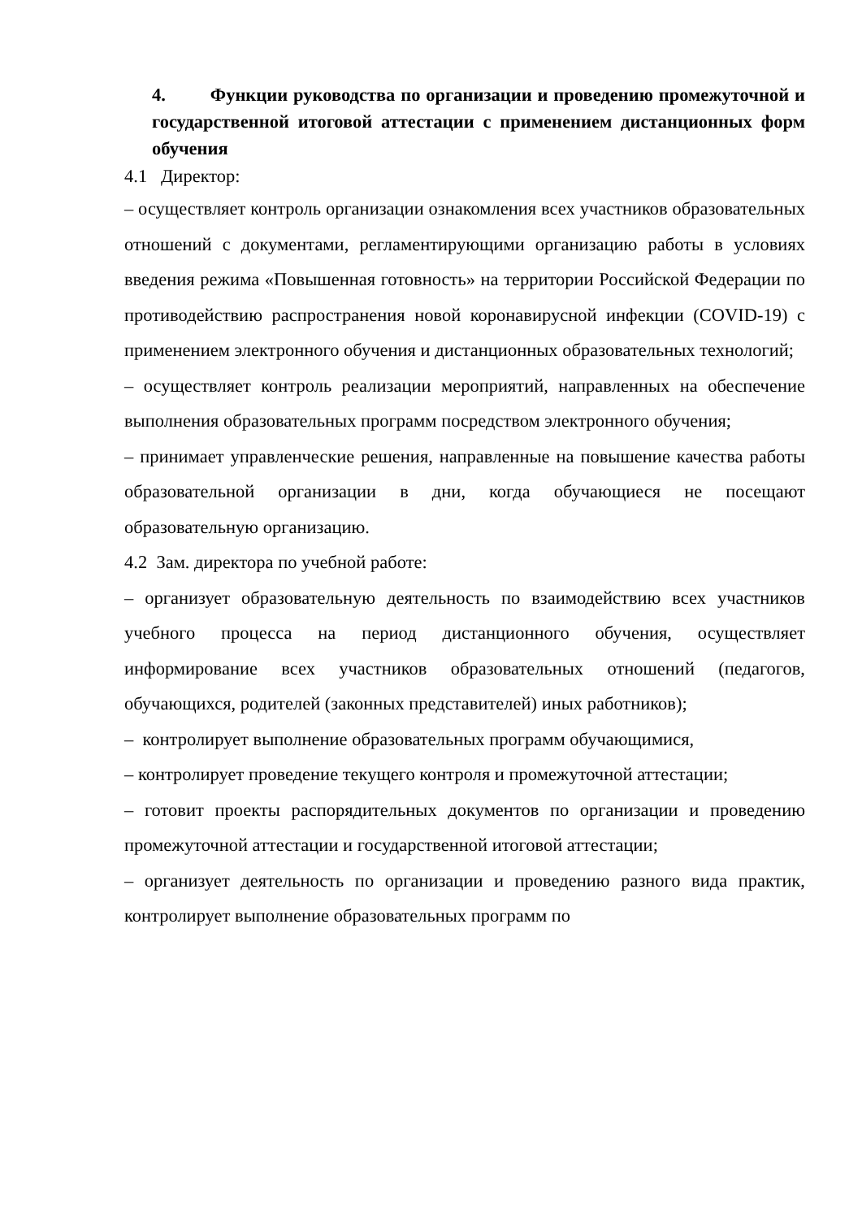4. Функции руководства по организации и проведению промежуточной и государственной итоговой аттестации с применением дистанционных форм обучения
4.1 Директор:
– осуществляет контроль организации ознакомления всех участников образовательных отношений с документами, регламентирующими организацию работы в условиях введения режима «Повышенная готовность» на территории Российской Федерации по противодействию распространения новой коронавирусной инфекции (COVID-19) с применением электронного обучения и дистанционных образовательных технологий;
– осуществляет контроль реализации мероприятий, направленных на обеспечение выполнения образовательных программ посредством электронного обучения;
– принимает управленческие решения, направленные на повышение качества работы образовательной организации в дни, когда обучающиеся не посещают образовательную организацию.
4.2 Зам. директора по учебной работе:
– организует образовательную деятельность по взаимодействию всех участников учебного процесса на период дистанционного обучения, осуществляет информирование всех участников образовательных отношений (педагогов, обучающихся, родителей (законных представителей) иных работников);
– контролирует выполнение образовательных программ обучающимися,
– контролирует проведение текущего контроля и промежуточной аттестации;
– готовит проекты распорядительных документов по организации и проведению промежуточной аттестации и государственной итоговой аттестации;
– организует деятельность по организации и проведению разного вида практик, контролирует выполнение образовательных программ по